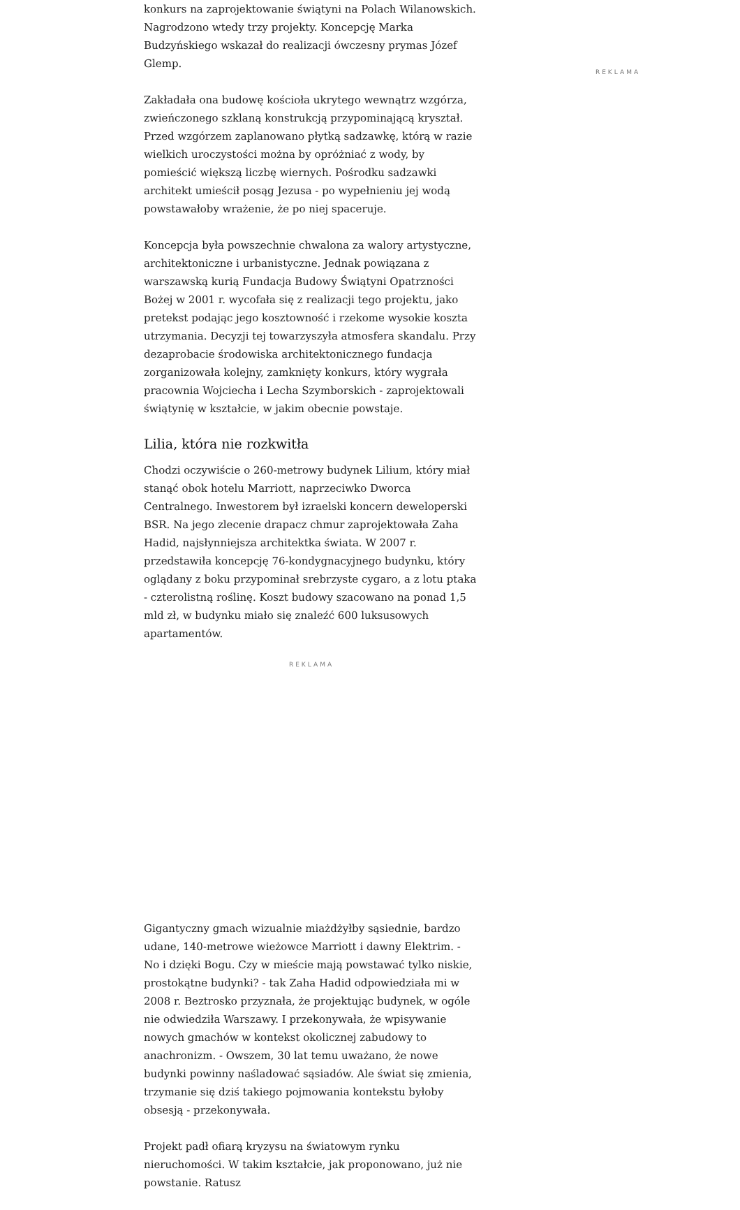konkurs na zaprojektowanie świątyni na Polach Wilanowskich. Nagrodzono wtedy trzy projekty. Koncepcję Marka Budzyńskiego wskazał do realizacji ówczesny prymas Józef Glemp.
Zakładała ona budowę kościoła ukrytego wewnątrz wzgórza, zwieńczonego szklaną konstrukcją przypominającą kryształ. Przed wzgórzem zaplanowano płytką sadzawkę, którą w razie wielkich uroczystości można by opróżniać z wody, by pomieścić większą liczbę wiernych. Pośrodku sadzawki architekt umieścił posąg Jezusa - po wypełnieniu jej wodą powstawałoby wrażenie, że po niej spaceruje.
Koncepcja była powszechnie chwalona za walory artystyczne, architektoniczne i urbanistyczne. Jednak powiązana z warszawską kurią Fundacja Budowy Świątyni Opatrzności Bożej w 2001 r. wycofała się z realizacji tego projektu, jako pretekst podając jego kosztowność i rzekome wysokie koszta utrzymania. Decyzji tej towarzyszyła atmosfera skandalu. Przy dezaprobacie środowiska architektonicznego fundacja zorganizowała kolejny, zamknięty konkurs, który wygrała pracownia Wojciecha i Lecha Szymborskich - zaprojektowali świątynię w kształcie, w jakim obecnie powstaje.
Lilia, która nie rozkwitła
Chodzi oczywiście o 260-metrowy budynek Lilium, który miał stanąć obok hotelu Marriott, naprzeciwko Dworca Centralnego. Inwestorem był izraelski koncern deweloperski BSR. Na jego zlecenie drapacz chmur zaprojektowała Zaha Hadid, najsłynniejsza architektka świata. W 2007 r. przedstawiła koncepcję 76-kondygnacyjnego budynku, który oglądany z boku przypominał srebrzyste cygaro, a z lotu ptaka - czterolistną roślinę. Koszt budowy szacowano na ponad 1,5 mld zł, w budynku miało się znaleźć 600 luksusowych apartamentów.
REKLAMA
Gigantyczny gmach wizualnie miażdżyłby sąsiednie, bardzo udane, 140-metrowe wieżowce Marriott i dawny Elektrim. - No i dzięki Bogu. Czy w mieście mają powstawać tylko niskie, prostokątne budynki? - tak Zaha Hadid odpowiedziała mi w 2008 r. Beztrosko przyznała, że projektując budynek, w ogóle nie odwiedziła Warszawy. I przekonywała, że wpisywanie nowych gmachów w kontekst okolicznej zabudowy to anachronizm. - Owszem, 30 lat temu uważano, że nowe budynki powinny naśladować sąsiadów. Ale świat się zmienia, trzymanie się dziś takiego pojmowania kontekstu byłoby obsesją - przekonywała.
Projekt padł ofiarą kryzysu na światowym rynku nieruchomości. W takim kształcie, jak proponowano, już nie powstanie. Ratusz
REKLAMA